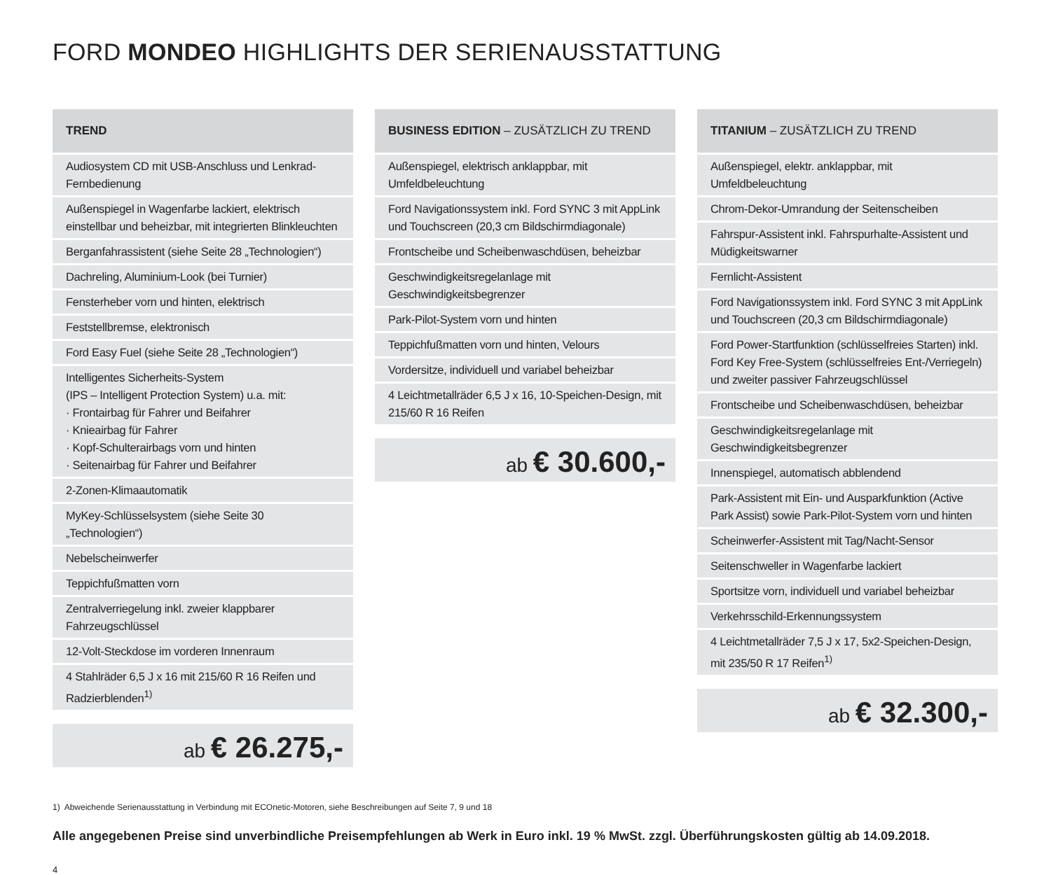FORD MONDEO HIGHLIGHTS DER SERIENAUSSTATTUNG
| TREND |
| --- |
| Audiosystem CD mit USB-Anschluss und Lenkrad-Fernbedienung |
| Außenspiegel in Wagenfarbe lackiert, elektrisch einstellbar und beheizbar, mit integrierten Blinkleuchten |
| Berganfahrassistent (siehe Seite 28 „Technologien“) |
| Dachreling, Aluminium-Look (bei Turnier) |
| Fensterheber vorn und hinten, elektrisch |
| Feststellbremse, elektronisch |
| Ford Easy Fuel (siehe Seite 28 „Technologien“) |
| Intelligentes Sicherheits-System (IPS – Intelligent Protection System) u.a. mit: · Frontairbag für Fahrer und Beifahrer · Knieairbag für Fahrer · Kopf-Schulterairbags vorn und hinten · Seitenairbag für Fahrer und Beifahrer |
| 2-Zonen-Klimaautomatik |
| MyKey-Schlüsselsystem (siehe Seite 30 „Technologien“) |
| Nebelscheinwerfer |
| Teppichfußmatten vorn |
| Zentralverriegelung inkl. zweier klappbarer Fahrzeugschlüssel |
| 12-Volt-Steckdose im vorderen Innenraum |
| 4 Stahlräder 6,5 J x 16 mit 215/60 R 16 Reifen und Radzierblenden<sup>1)</sup> |
ab € 26.275,-
| BUSINESS EDITION – ZUSÄTZLICH ZU TREND |
| --- |
| Außenspiegel, elektrisch anklappbar, mit Umfeldbeleuchtung |
| Ford Navigationssystem inkl. Ford SYNC 3 mit AppLink und Touchscreen (20,3 cm Bildschirmdiagonale) |
| Frontscheibe und Scheibenwaschdüsen, beheizbar |
| Geschwindigkeitsregelanlage mit Geschwindigkeitsbegrenzer |
| Park-Pilot-System vorn und hinten |
| Teppichfußmatten vorn und hinten, Velours |
| Vordersitze, individuell und variabel beheizbar |
| 4 Leichtmetallräder 6,5 J x 16, 10-Speichen-Design, mit 215/60 R 16 Reifen |
ab € 30.600,-
| TITANIUM – ZUSÄTZLICH ZU TREND |
| --- |
| Außenspiegel, elektr. anklappbar, mit Umfeldbeleuchtung |
| Chrom-Dekor-Umrandung der Seitenscheiben |
| Fahrspur-Assistent inkl. Fahrspurhalte-Assistent und Müdigkeitswarner |
| Fernlicht-Assistent |
| Ford Navigationssystem inkl. Ford SYNC 3 mit AppLink und Touchscreen (20,3 cm Bildschirmdiagonale) |
| Ford Power-Startfunktion (schlüsselfreies Starten) inkl. Ford Key Free-System (schlüsselfreies Ent-/Verriegeln) und zweiter passiver Fahrzeugschlüssel |
| Frontscheibe und Scheibenwaschdüsen, beheizbar |
| Geschwindigkeitsregelanlage mit Geschwindigkeitsbegrenzer |
| Innenspiegel, automatisch abblendend |
| Park-Assistent mit Ein- und Ausparkfunktion (Active Park Assist) sowie Park-Pilot-System vorn und hinten |
| Scheinwerfer-Assistent mit Tag/Nacht-Sensor |
| Seitenschweller in Wagenfarbe lackiert |
| Sportsitze vorn, individuell und variabel beheizbar |
| Verkehrsschild-Erkennungssystem |
| 4 Leichtmetallräder 7,5 J x 17, 5x2-Speichen-Design, mit 235/50 R 17 Reifen<sup>1)</sup> |
ab € 32.300,-
1) Abweichende Serienausstattung in Verbindung mit ECOnetic-Motoren, siehe Beschreibungen auf Seite 7, 9 und 18
Alle angegebenen Preise sind unverbindliche Preisempfehlungen ab Werk in Euro inkl. 19 % MwSt. zzgl. Überführungskosten gültig ab 14.09.2018.
4